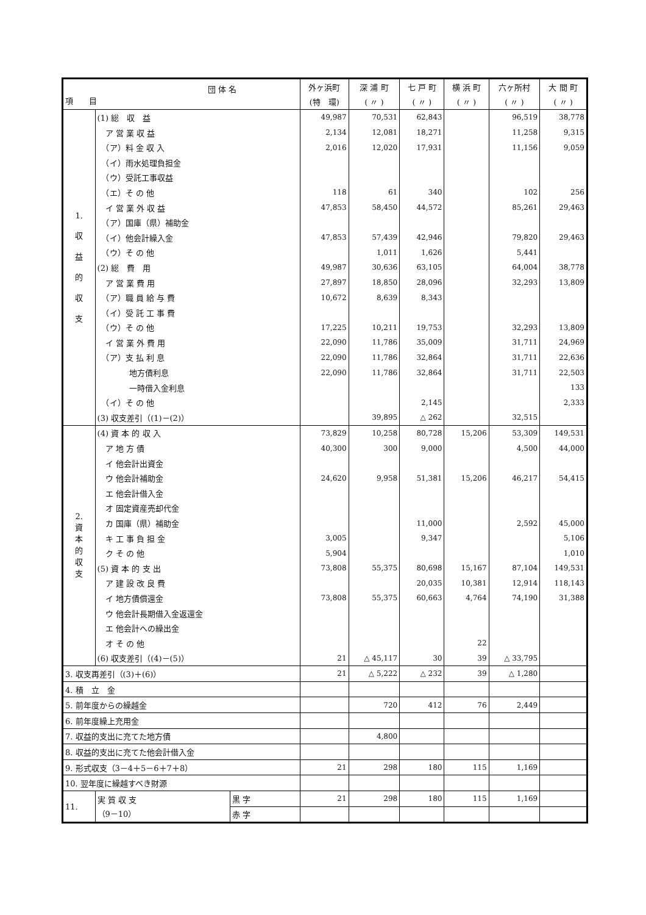| 団 体 名 項 目 | | | 外ヶ浜町 | 深 浦 町 | 七 戸 町 | 横 浜 町 | 六ヶ所村 | 大 間 町 |
| --- | --- | --- | --- | --- | --- | --- | --- | --- |
| | | | (特 環) | ( 〃 ) | ( 〃 ) | ( 〃 ) | ( 〃 ) | ( 〃 ) |
| 1. 収 益 的 収 支 | (1) 総 収 益 | | 49,987 | 70,531 | 62,843 | | 96,519 | 38,778 |
| | ア 営 業 収 益 | | 2,134 | 12,081 | 18,271 | | 11,258 | 9,315 |
| | （ア）料 金 収 入 | | 2,016 | 12,020 | 17,931 | | 11,156 | 9,059 |
| | （イ）雨水処理負担金 | | | | | | | |
| | （ウ）受託工事収益 | | | | | | | |
| | （エ）そ の 他 | | 118 | 61 | 340 | | 102 | 256 |
| | イ 営 業 外 収 益 | | 47,853 | 58,450 | 44,572 | | 85,261 | 29,463 |
| | （ア）国庫（県）補助金 | | | | | | | |
| | （イ）他会計繰入金 | | 47,853 | 57,439 | 42,946 | | 79,820 | 29,463 |
| | （ウ）そ の 他 | | | 1,011 | 1,626 | | 5,441 | |
| | (2) 総 費 用 | | 49,987 | 30,636 | 63,105 | | 64,004 | 38,778 |
| | ア 営 業 費 用 | | 27,897 | 18,850 | 28,096 | | 32,293 | 13,809 |
| | （ア）職 員 給 与 費 | | 10,672 | 8,639 | 8,343 | | | |
| | （イ）受 託 工 事 費 | | | | | | | |
| | （ウ）そ の 他 | | 17,225 | 10,211 | 19,753 | | 32,293 | 13,809 |
| | イ 営 業 外 費 用 | | 22,090 | 11,786 | 35,009 | | 31,711 | 24,969 |
| | （ア）支 払 利 息 | | 22,090 | 11,786 | 32,864 | | 31,711 | 22,636 |
| | 地方債利息 | | 22,090 | 11,786 | 32,864 | | 31,711 | 22,503 |
| | 一時借入金利息 | | | | | | | 133 |
| | （イ）そ の 他 | | | | 2,145 | | | 2,333 |
| | (3) 収支差引（(1)－(2)） | | | 39,895 | △ 262 | | 32,515 | |
| 2. 資 本 的 収 支 | (4) 資 本 的 収 入 | | 73,829 | 10,258 | 80,728 | 15,206 | 53,309 | 149,531 |
| | ア 地 方 債 | | 40,300 | 300 | 9,000 | | 4,500 | 44,000 |
| | イ 他会計出資金 | | | | | | | |
| | ウ 他会計補助金 | | 24,620 | 9,958 | 51,381 | 15,206 | 46,217 | 54,415 |
| | エ 他会計借入金 | | | | | | | |
| | オ 固定資産売却代金 | | | | | | | |
| | カ 国庫（県）補助金 | | | | 11,000 | | 2,592 | 45,000 |
| | キ 工 事 負 担 金 | | 3,005 | | 9,347 | | | 5,106 |
| | ク そ の 他 | | 5,904 | | | | | 1,010 |
| | (5) 資 本 的 支 出 | | 73,808 | 55,375 | 80,698 | 15,167 | 87,104 | 149,531 |
| | ア 建 設 改 良 費 | | | | 20,035 | 10,381 | 12,914 | 118,143 |
| | イ 地方債償還金 | | 73,808 | 55,375 | 60,663 | 4,764 | 74,190 | 31,388 |
| | ウ 他会計長期借入金返還金 | | | | | | | |
| | エ 他会計への繰出金 | | | | | | | |
| | オ そ の 他 | | | | | 22 | | |
| | (6) 収支差引（(4)－(5)） | | 21 | △ 45,117 | 30 | 39 | △ 33,795 | |
| 3. 収支再差引（(3)＋(6)） | | | 21 | △ 5,222 | △ 232 | 39 | △ 1,280 | |
| 4. 積 立 金 | | | | | | | | |
| 5. 前年度からの繰越金 | | | | 720 | 412 | 76 | 2,449 | |
| 6. 前年度繰上充用金 | | | | | | | | |
| 7. 収益的支出に充てた地方債 | | | | 4,800 | | | | |
| 8. 収益的支出に充てた他会計借入金 | | | | | | | | |
| 9. 形式収支（3－4＋5－6＋7＋8） | | | 21 | 298 | 180 | 115 | 1,169 | |
| 10. 翌年度に繰越すべき財源 | | | | | | | | |
| 11. | 実 質 収 支 （9－10） | 黒 字 | 21 | 298 | 180 | 115 | 1,169 | |
| | | 赤 字 | | | | | | |